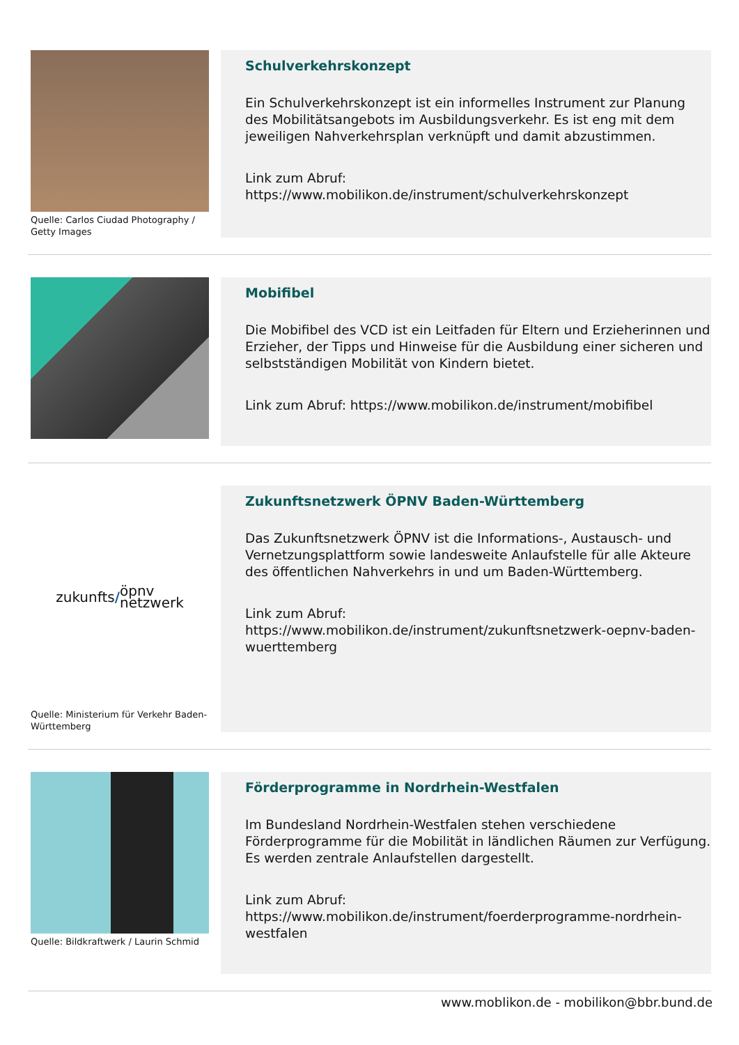Quelle: Carlos Ciudad Photography / Getty Images
Schulverkehrskonzept
Ein Schulverkehrskonzept ist ein informelles Instrument zur Planung des Mobilitätsangebots im Ausbildungsverkehr. Es ist eng mit dem jeweiligen Nahverkehrsplan verknüpft und damit abzustimmen.
Link zum Abruf:
https://www.mobilikon.de/instrument/schulverkehrskonzept
Mobifibel
Die Mobifibel des VCD ist ein Leitfaden für Eltern und Erzieherinnen und Erzieher, der Tipps und Hinweise für die Ausbildung einer sicheren und selbstständigen Mobilität von Kindern bietet.
Link zum Abruf: https://www.mobilikon.de/instrument/mobifibel
zukunfts / öpnv
netzwerk
Quelle: Ministerium für Verkehr Baden-Württemberg
Zukunftsnetzwerk ÖPNV Baden-Württemberg
Das Zukunftsnetzwerk ÖPNV ist die Informations-, Austausch- und Vernetzungsplattform sowie landesweite Anlaufstelle für alle Akteure des öffentlichen Nahverkehrs in und um Baden-Württemberg.
Link zum Abruf:
https://www.mobilikon.de/instrument/zukunftsnetzwerk-oepnv-baden-wuerttemberg
Quelle: Bildkraftwerk / Laurin Schmid
Förderprogramme in Nordrhein-Westfalen
Im Bundesland Nordrhein-Westfalen stehen verschiedene Förderprogramme für die Mobilität in ländlichen Räumen zur Verfügung. Es werden zentrale Anlaufstellen dargestellt.
Link zum Abruf:
https://www.mobilikon.de/instrument/foerderprogramme-nordrhein-westfalen
www.moblikon.de - mobilikon@bbr.bund.de